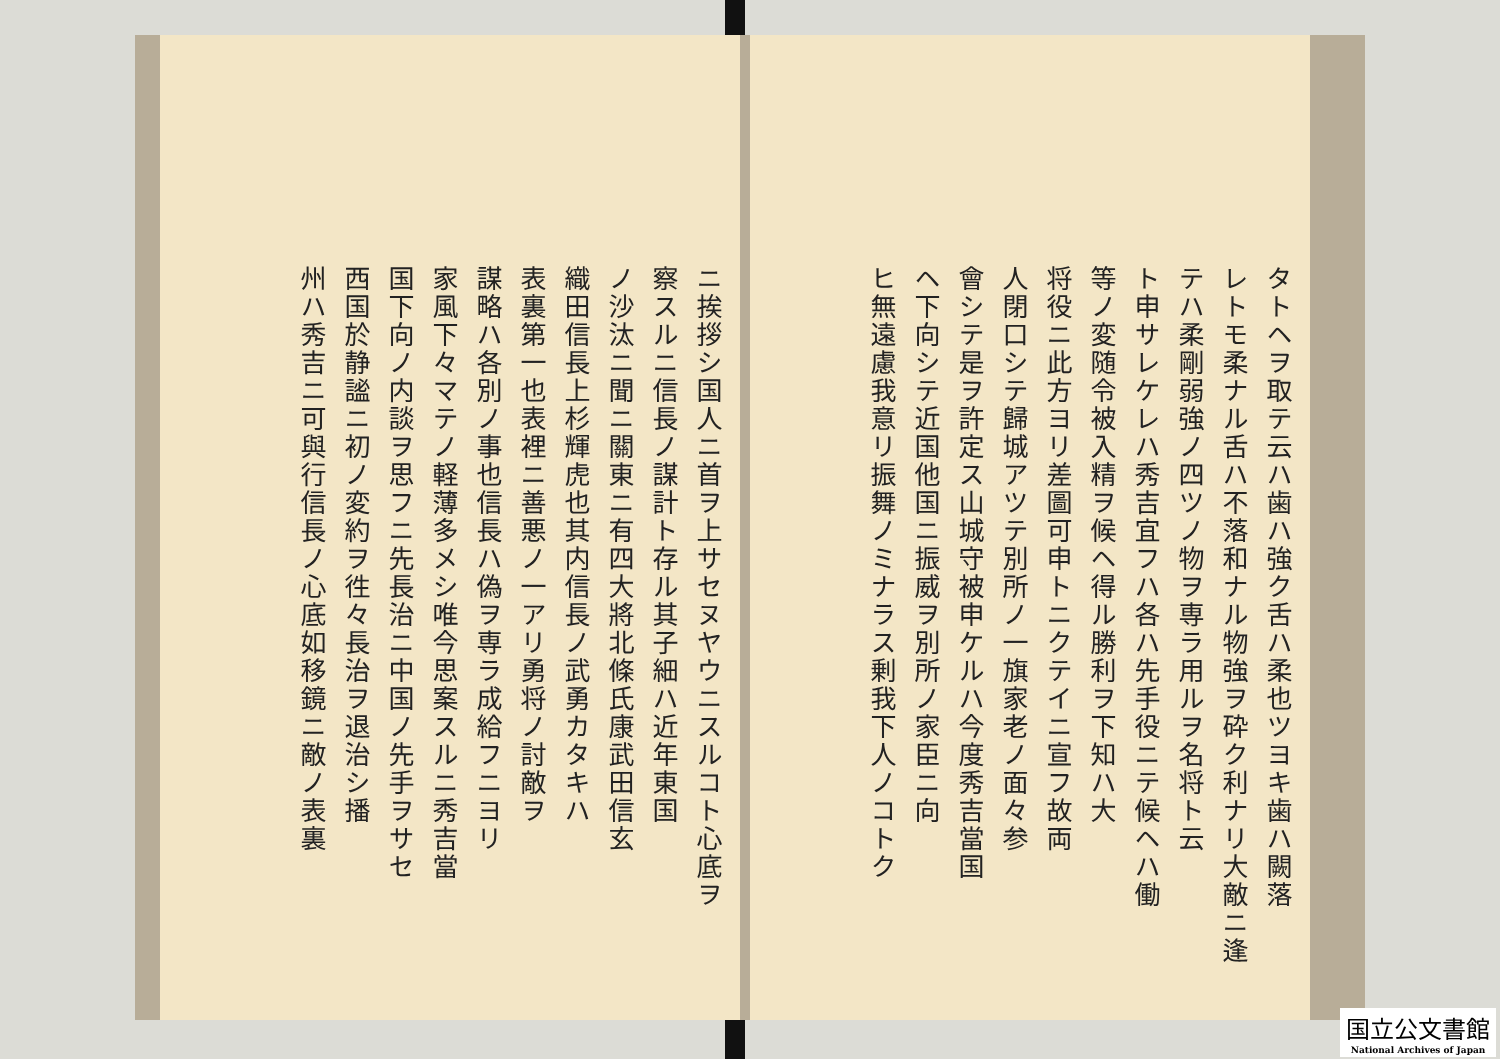タトヘヲ取テ云ハ歯ハ強ク舌ハ柔也ツヨキ歯ハ闕落
レトモ柔ナル舌ハ不落和ナル物強ヲ砕ク利ナリ大敵ニ逢
テハ柔剛弱強ノ四ツノ物ヲ専ラ用ルヲ名将ト云
ト申サレケレハ秀吉宜フハ各ハ先手役ニテ候ヘハ働
等ノ変随令被入精ヲ候ヘ得ル勝利ヲ下知ハ大
将役ニ此方ヨリ差圖可申トニクテイニ宣フ故両
人閉口シテ歸城アツテ別所ノ一旗家老ノ面々参
會シテ是ヲ許定ス山城守被申ケルハ今度秀吉當国
ヘ下向シテ近国他国ニ振威ヲ別所ノ家臣ニ向
ヒ無遠慮我意リ振舞ノミナラス剰我下人ノコトク
ニ挨拶シ国人ニ首ヲ上サセヌヤウニスルコト心底ヲ
察スルニ信長ノ謀計ト存ル其子細ハ近年東国
ノ沙汰ニ聞ニ關東ニ有四大將北條氏康武田信玄
織田信長上杉輝虎也其内信長ノ武勇カタキハ
表裏第一也表裡ニ善悪ノ一アリ勇将ノ討敵ヲ
謀略ハ各別ノ事也信長ハ偽ヲ専ラ成給フニヨリ
家風下々マテノ軽薄多メシ唯今思案スルニ秀吉當
国下向ノ内談ヲ思フニ先長治ニ中国ノ先手ヲサセ
西国於静謐ニ初ノ変約ヲ徃々長治ヲ退治シ播
州ハ秀吉ニ可與行信長ノ心底如移鏡ニ敵ノ表裏
国立公文書館
National Archives of Japan